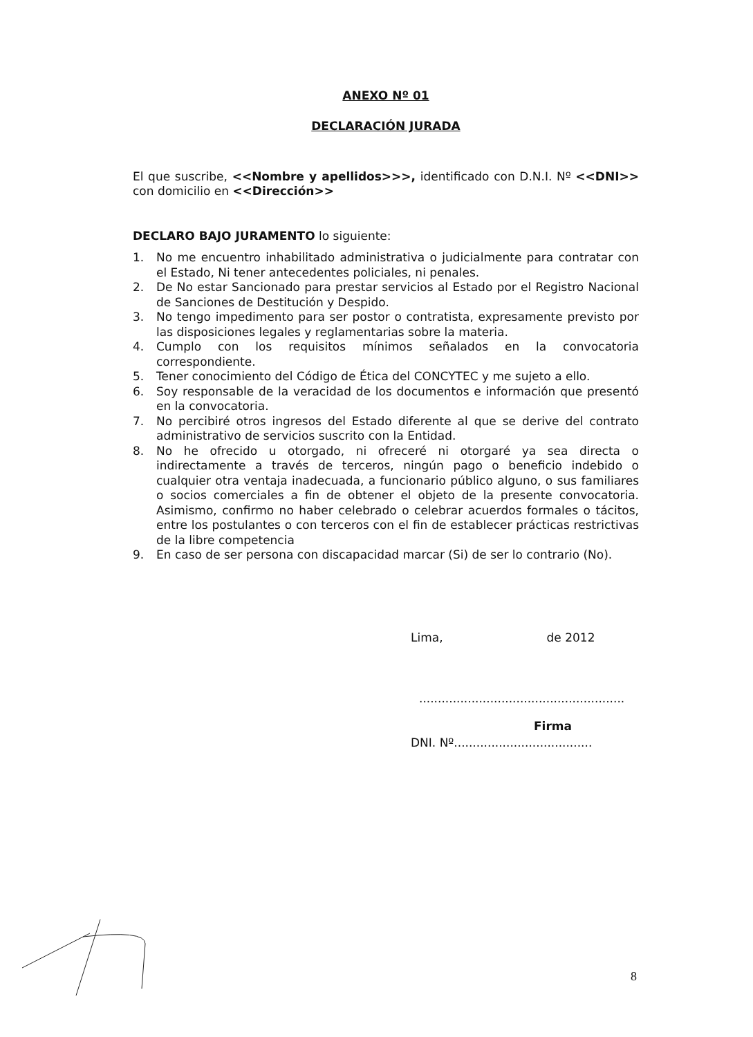ANEXO Nº 01
DECLARACIÓN JURADA
El que suscribe, <<Nombre y apellidos>>>, identificado con D.N.I. Nº <<DNI>> con domicilio en <<Dirección>>
DECLARO BAJO JURAMENTO lo siguiente:
1. No me encuentro inhabilitado administrativa o judicialmente para contratar con el Estado, Ni tener antecedentes policiales, ni penales.
2. De No estar Sancionado para prestar servicios al Estado por el Registro Nacional de Sanciones de Destitución y Despido.
3. No tengo impedimento para ser postor o contratista, expresamente previsto por las disposiciones legales y reglamentarias sobre la materia.
4. Cumplo con los requisitos mínimos señalados en la convocatoria correspondiente.
5. Tener conocimiento del Código de Ética del CONCYTEC y me sujeto a ello.
6. Soy responsable de la veracidad de los documentos e información que presentó en la convocatoria.
7. No percibiré otros ingresos del Estado diferente al que se derive del contrato administrativo de servicios suscrito con la Entidad.
8. No he ofrecido u otorgado, ni ofreceré ni otorgaré ya sea directa o indirectamente a través de terceros, ningún pago o beneficio indebido o cualquier otra ventaja inadecuada, a funcionario público alguno, o sus familiares o socios comerciales a fin de obtener el objeto de la presente convocatoria. Asimismo, confirmo no haber celebrado o celebrar acuerdos formales o tácitos, entre los postulantes o con terceros con el fin de establecer prácticas restrictivas de la libre competencia
9. En caso de ser persona con discapacidad marcar (Si) de ser lo contrario (No).
Lima, de 2012
.......................................................
Firma
DNI. Nº.....................................
8